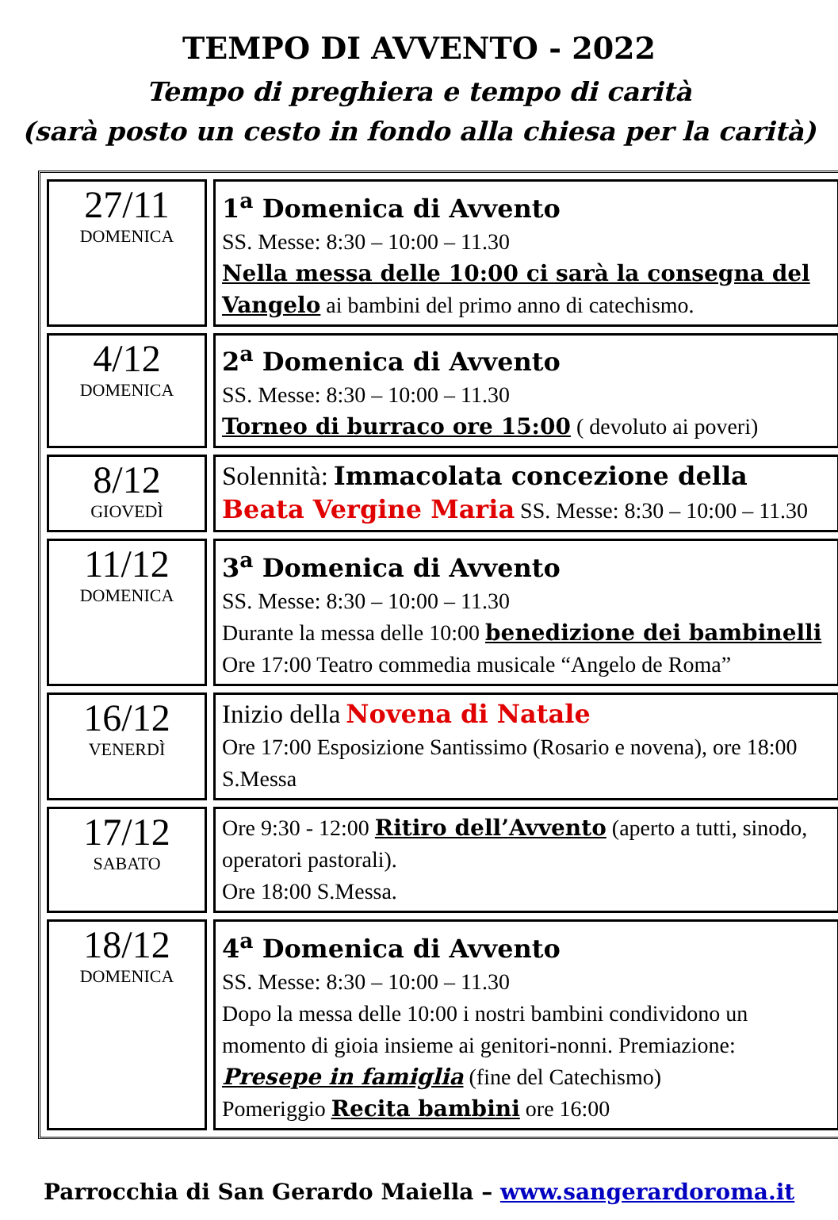TEMPO DI AVVENTO - 2022
Tempo di preghiera e tempo di carità
(sarà posto un cesto in fondo alla chiesa per la carità)
| 27/11 DOMENICA | 1<sup>a</sup> Domenica di Avvento SS. Messe: 8:30 – 10:00 – 11.30 Nella messa delle 10:00 ci sarà la consegna del Vangelo ai bambini del primo anno di catechismo. |
| 4/12 DOMENICA | 2<sup>a</sup> Domenica di Avvento SS. Messe: 8:30 – 10:00 – 11.30 Torneo di burraco ore 15:00 ( devoluto ai poveri) |
| 8/12 GIOVEDÌ | Solennità: Immacolata concezione della Beata Vergine Maria SS. Messe: 8:30 – 10:00 – 11.30 |
| 11/12 DOMENICA | 3<sup>a</sup> Domenica di Avvento SS. Messe: 8:30 – 10:00 – 11.30 Durante la messa delle 10:00 benedizione dei bambinelli Ore 17:00 Teatro commedia musicale “Angelo de Roma” |
| 16/12 VENERDÌ | Inizio della Novena di Natale Ore 17:00 Esposizione Santissimo (Rosario e novena), ore 18:00 S.Messa |
| 17/12 SABATO | Ore 9:30 - 12:00 Ritiro dell’Avvento (aperto a tutti, sinodo, operatori pastorali). Ore 18:00 S.Messa. |
| 18/12 DOMENICA | 4<sup>a</sup> Domenica di Avvento SS. Messe: 8:30 – 10:00 – 11.30 Dopo la messa delle 10:00 i nostri bambini condividono un momento di gioia insieme ai genitori-nonni. Premiazione: Presepe in famiglia (fine del Catechismo) Pomeriggio Recita bambini ore 16:00 |
Parrocchia di San Gerardo Maiella – www.sangerardoroma.it